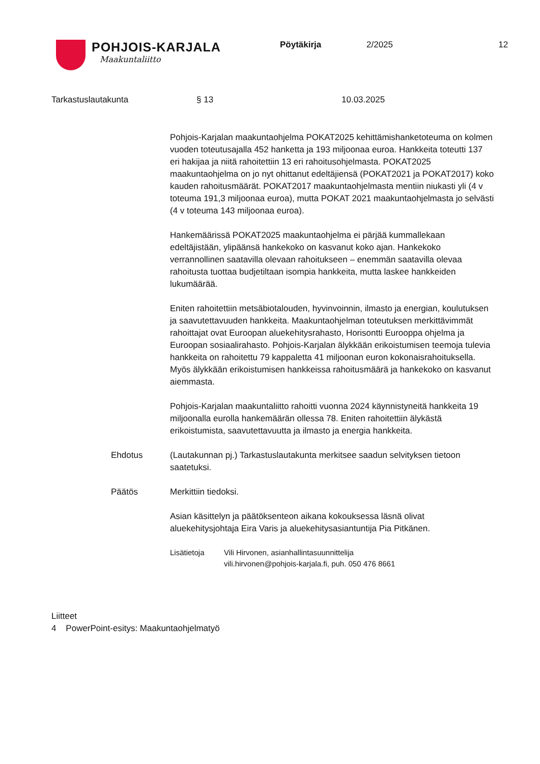POHJOIS-KARJALA
Maakuntaliitto
Pöytäkirja 2/2025 12
Tarkastuslautakunta § 13 10.03.2025
Pohjois-Karjalan maakuntaohjelma POKAT2025 kehittämishanketoteuma on kolmen vuoden toteutusajalla 452 hanketta ja 193 miljoonaa euroa. Hankkeita toteutti 137 eri hakijaa ja niitä rahoitettiin 13 eri rahoitusohjelmasta. POKAT2025 maakuntaohjelma on jo nyt ohittanut edeltäjiensä (POKAT2021 ja POKAT2017) koko kauden rahoitusmäärät. POKAT2017 maakuntaohjelmasta mentiin niukasti yli (4 v toteuma 191,3 miljoonaa euroa), mutta POKAT 2021 maakuntaohjelmasta jo selvästi (4 v toteuma 143 miljoonaa euroa).
Hankemäärissä POKAT2025 maakuntaohjelma ei pärjää kummallekaan edeltäjistään, ylipäänsä hankekoko on kasvanut koko ajan. Hankekoko verrannollinen saatavilla olevaan rahoitukseen – enemmän saatavilla olevaa rahoitusta tuottaa budjetiltaan isompia hankkeita, mutta laskee hankkeiden lukumäärää.
Eniten rahoitettiin metsäbiotalouden, hyvinvoinnin, ilmasto ja energian, koulutuksen ja saavutettavuuden hankkeita. Maakuntaohjelman toteutuksen merkittävimmät rahoittajat ovat Euroopan aluekehitysrahasto, Horisontti Eurooppa ohjelma ja Euroopan sosiaalirahasto. Pohjois-Karjalan älykkään erikoistumisen teemoja tulevia hankkeita on rahoitettu 79 kappaletta 41 miljoonan euron kokonaisrahoituksella. Myös älykkään erikoistumisen hankkeissa rahoitusmäärä ja hankekoko on kasvanut aiemmasta.
Pohjois-Karjalan maakuntaliitto rahoitti vuonna 2024 käynnistyneitä hankkeita 19 miljoonalla eurolla hankemäärän ollessa 78. Eniten rahoitettiin älykästä erikoistumista, saavutettavuutta ja ilmasto ja energia hankkeita.
Ehdotus (Lautakunnan pj.) Tarkastuslautakunta merkitsee saadun selvityksen tietoon saatetuksi.
Päätös Merkittiin tiedoksi.
Asian käsittelyn ja päätöksenteon aikana kokouksessa läsnä olivat aluekehitysjohtaja Eira Varis ja aluekehitysasiantuntija Pia Pitkänen.
Lisätietoja Vili Hirvonen, asianhallintasuunnittelija
vili.hirvonen@pohjois-karjala.fi, puh. 050 476 8661
Liitteet
4 PowerPoint-esitys: Maakuntaohjelmatyö